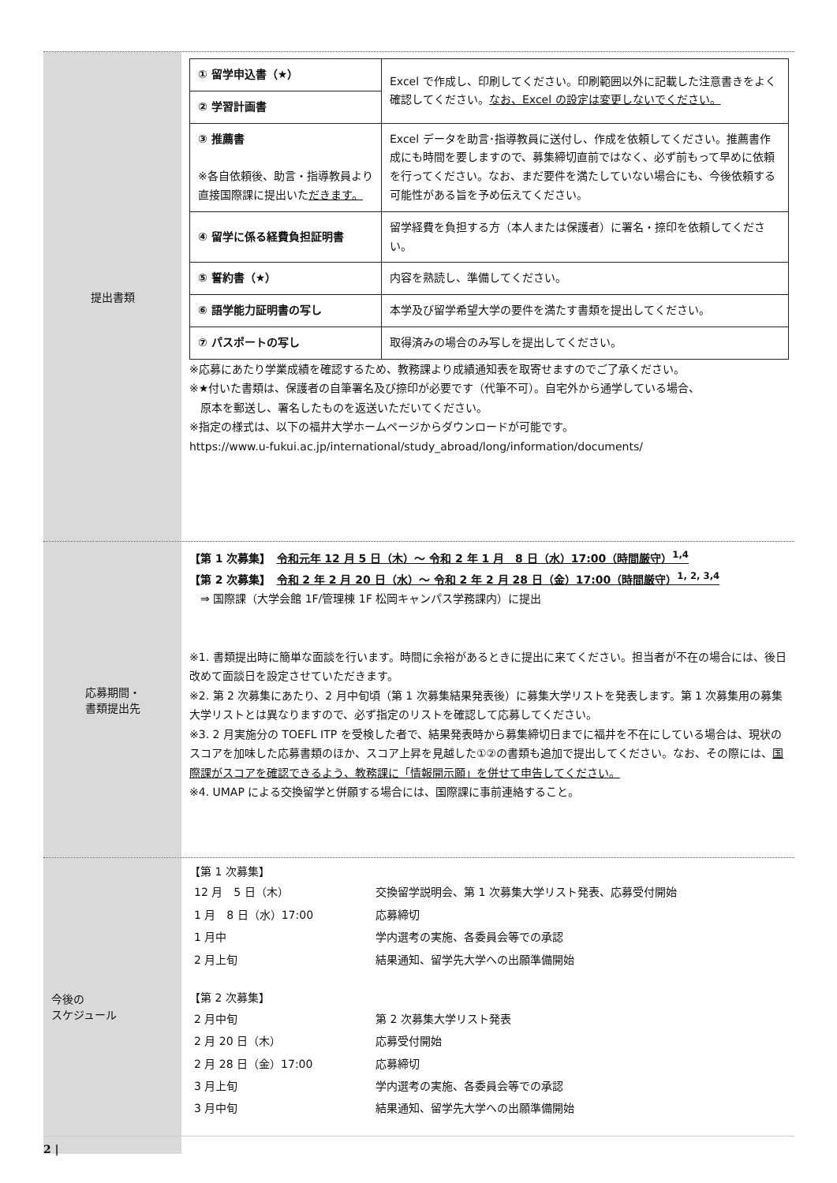提出書類
| ① 留学申込書（★） | Excel で作成し、印刷してください。印刷範囲以外に記載した注意書きをよく確認してください。 なお、Excel の設定は変更しないでください。 |
| ② 学習計画書 | |
| ③ 推薦書 ※各自依頼後、助言・指導教員より直接国際課に提出いた だきます。 | Excel データを助言･指導教員に送付し、作成を依頼してください。推薦書作成にも時間を要しますので、募集締切直前ではなく、必ず前もって早めに依頼を行ってください。なお、まだ要件を満たしていない場合にも、今後依頼する可能性がある旨を予め伝えてください。 |
| ④ 留学に係る経費負担証明書 | 留学経費を負担する方（本人または保護者）に署名・捺印を依頼してください。 |
| ⑤ 誓約書（★） | 内容を熟読し、準備してください。 |
| ⑥ 語学能力証明書の写し | 本学及び留学希望大学の要件を満たす書類を提出してください。 |
| ⑦ パスポートの写し | 取得済みの場合のみ写しを提出してください。 |
※応募にあたり学業成績を確認するため、教務課より成績通知表を取寄せますのでご了承ください。
※★付いた書類は、保護者の自筆署名及び捺印が必要です（代筆不可）。自宅外から通学している場合、
　原本を郵送し、署名したものを返送いただいてください。
※指定の様式は、以下の福井大学ホームページからダウンロードが可能です。
https://www.u-fukui.ac.jp/international/study_abroad/long/information/documents/
応募期間・
書類提出先
【第 1 次募集】　令和元年 12 月 5 日（木）～ 令和 2 年 1 月　8 日（水）17:00（時間厳守）<sup>1,4</sup>
【第 2 次募集】　令和 2 年 2 月 20 日（水）～ 令和 2 年 2 月 28 日（金）17:00（時間厳守）<sup>1, 2, 3,4</sup>
　⇒ 国際課（大学会館 1F/管理棟 1F 松岡キャンパス学務課内）に提出
※1. 書類提出時に簡単な面談を行います。時間に余裕があるときに提出に来てください。担当者が不在の場合には、後日改めて面談日を設定させていただきます。
※2. 第 2 次募集にあたり、2 月中旬頃（第 1 次募集結果発表後）に募集大学リストを発表します。第 1 次募集用の募集大学リストとは異なりますので、必ず指定のリストを確認して応募してください。
※3. 2 月実施分の TOEFL ITP を受検した者で、結果発表時から募集締切日までに福井を不在にしている場合は、現状のスコアを加味した応募書類のほか、スコア上昇を見越した①②の書類も追加で提出してください。なお、その際には、国際課がスコアを確認できるよう、教務課に「情報開示願」を併せて申告してください。
※4. UMAP による交換留学と併願する場合には、国際課に事前連絡すること。
今後の
スケジュール
【第 1 次募集】
| 12 月 5 日（木） | 交換留学説明会、第 1 次募集大学リスト発表、応募受付開始 |
| 1 月 8 日（水）17:00 | 応募締切 |
| 1 月中 | 学内選考の実施、各委員会等での承認 |
| 2 月上旬 | 結果通知、留学先大学への出願準備開始 |
【第 2 次募集】
| 2 月中旬 | 第 2 次募集大学リスト発表 |
| 2 月 20 日（木） | 応募受付開始 |
| 2 月 28 日（金）17:00 | 応募締切 |
| 3 月上旬 | 学内選考の実施、各委員会等での承認 |
| 3 月中旬 | 結果通知、留学先大学への出願準備開始 |
2 |